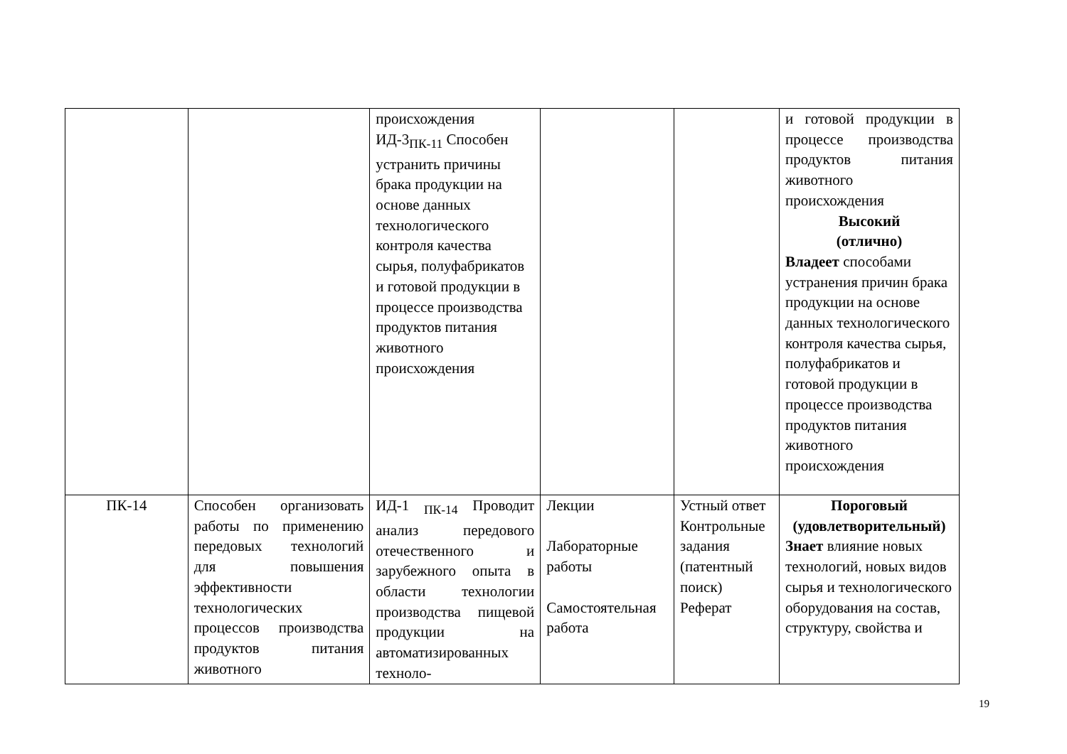| | | происхождения ИД-3<sub>ПК-11</sub> Способен устранить причины брака продукции на основе данных технологического контроля качества сырья, полуфабрикатов и готовой продукции в процессе производства продуктов питания животного происхождения | | | и готовой продукции в процессе производства продуктов питания животного происхождения Высокий (отлично) Владеет способами устранения причин брака продукции на основе данных технологического контроля качества сырья, полуфабрикатов и готовой продукции в процессе производства продуктов питания животного происхождения |
| ПК-14 | Способен организовать работы по применению передовых технологий для повышения эффективности технологических процессов производства продуктов питания животного | ИД-1 <sub>ПК-14</sub> Проводит анализ передового отечественного и зарубежного опыта в области технологии производства пищевой продукции на автоматизированных техноло- | Лекции Лабораторные работы Самостоятельная работа | Устный ответ Контрольные задания (патентный поиск) Реферат | Пороговый (удовлетворительный) Знает влияние новых технологий, новых видов сырья и технологического оборудования на состав, структуру, свойства и |
19